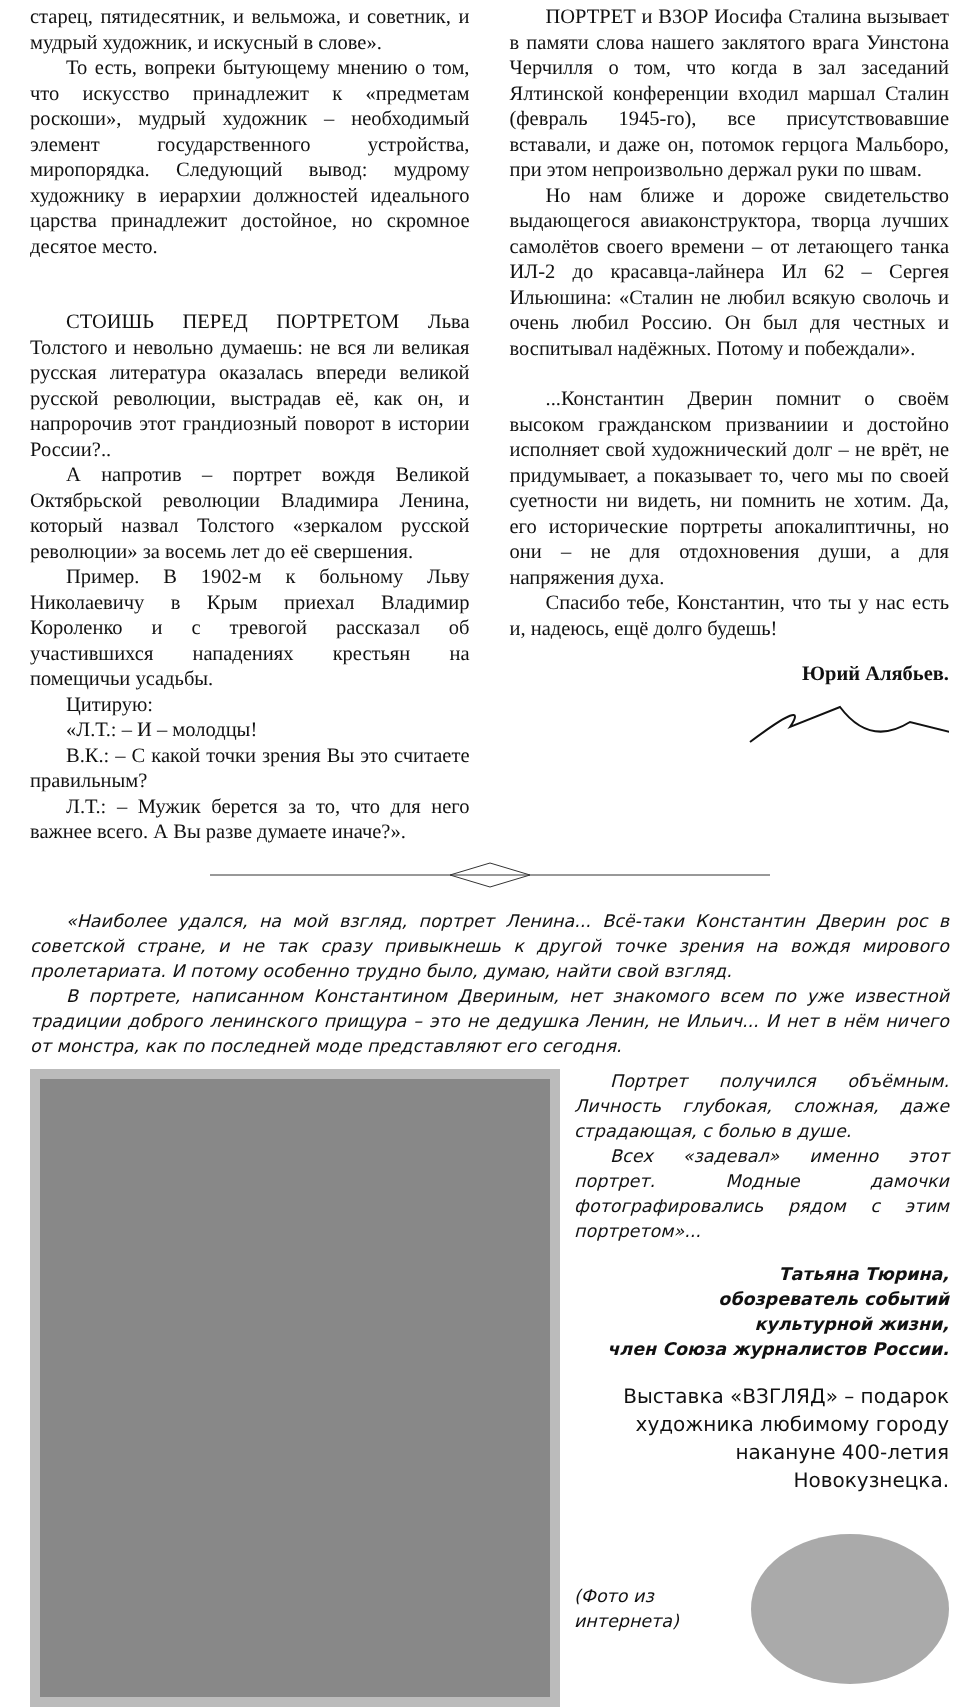старец, пятидесятник, и вельможа, и советник, и мудрый художник, и искусный в слове».
То есть, вопреки бытующему мнению о том, что искусство принадлежит к «предметам роскоши», мудрый художник – необходимый элемент государственного устройства, миропорядка. Следующий вывод: мудрому художнику в иерархии должностей идеального царства принадлежит достойное, но скромное десятое место.
СТОИШЬ ПЕРЕД ПОРТРЕТОМ Льва Толстого и невольно думаешь: не вся ли великая русская литература оказалась впереди великой русской революции, выстрадав её, как он, и напророчив этот грандиозный поворот в истории России?..
А напротив – портрет вождя Великой Октябрьской революции Владимира Ленина, который назвал Толстого «зеркалом русской революции» за восемь лет до её свершения.
Пример. В 1902-м к больному Льву Николаевичу в Крым приехал Владимир Короленко и с тревогой рассказал об участившихся нападениях крестьян на помещичьи усадьбы.
Цитирую:
«Л.Т.: – И – молодцы!
В.К.: – С какой точки зрения Вы это считаете правильным?
Л.Т.: – Мужик берется за то, что для него важнее всего. А Вы разве думаете иначе?».
ПОРТРЕТ и ВЗОР Иосифа Сталина вызывает в памяти слова нашего заклятого врага Уинстона Черчилля о том, что когда в зал заседаний Ялтинской конференции входил маршал Сталин (февраль 1945-го), все присутствовавшие вставали, и даже он, потомок герцога Мальборо, при этом непроизвольно держал руки по швам.
Но нам ближе и дороже свидетельство выдающегося авиаконструктора, творца лучших самолётов своего времени – от летающего танка ИЛ-2 до красавца-лайнера Ил 62 – Сергея Ильюшина: «Сталин не любил всякую сволочь и очень любил Россию. Он был для честных и воспитывал надёжных. Потому и побеждали».
...Константин Дверин помнит о своём высоком гражданском призваниии и достойно исполняет свой художнический долг – не врёт, не придумывает, а показывает то, чего мы по своей суетности ни видеть, ни помнить не хотим. Да, его исторические портреты апокалиптичны, но они – не для отдохновения души, а для напряжения духа.
Спасибо тебе, Константин, что ты у нас есть и, надеюсь, ещё долго будешь!
Юрий Алябьев.
«Наиболее удался, на мой взгляд, портрет Ленина... Всё-таки Константин Дверин рос в советской стране, и не так сразу привыкнешь к другой точке зрения на вождя мирового пролетариата. И потому особенно трудно было, думаю, найти свой взгляд.
В портрете, написанном Константином Двериным, нет знакомого всем по уже известной традиции доброго ленинского прищура – это не дедушка Ленин, не Ильич... И нет в нём ничего от монстра, как по последней моде представляют его сегодня.
Портрет получился объёмным. Личность глубокая, сложная, даже страдающая, с болью в душе.
Всех «задевал» именно этот портрет. Модные дамочки фотографировались рядом с этим портретом»...
Татьяна Тюрина,
обозреватель событий
культурной жизни,
член Союза журналистов России.
Выставка «ВЗГЛЯД» – подарок
художника любимому городу
накануне 400-летия Новокузнецка.
(Фото из интернета)